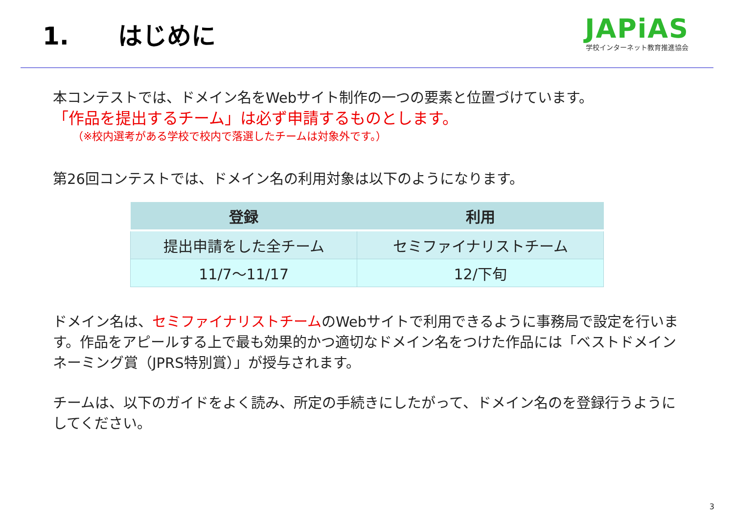1.　　はじめに
JAPiAS
学校インターネット教育推進協会
本コンテストでは、ドメイン名をWebサイト制作の一つの要素と位置づけています。
「作品を提出するチーム」は必ず申請するものとします。
（※校内選考がある学校で校内で落選したチームは対象外です。）
第26回コンテストでは、ドメイン名の利用対象は以下のようになります。
| 登録 | 利用 |
| --- | --- |
| 提出申請をした全チーム | セミファイナリストチーム |
| 11/7～11/17 | 12/下旬 |
ドメイン名は、セミファイナリストチームのWebサイトで利用できるように事務局で設定を行います。作品をアピールする上で最も効果的かつ適切なドメイン名をつけた作品には「ベストドメインネーミング賞（JPRS特別賞）」が授与されます。
チームは、以下のガイドをよく読み、所定の手続きにしたがって、ドメイン名のを登録行うようにしてください。
3